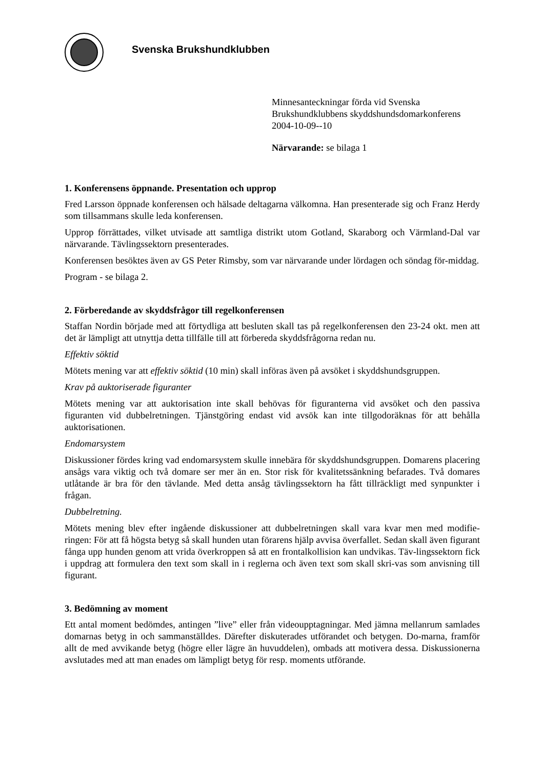Svenska Brukshundklubben
Minnesanteckningar förda vid Svenska
Brukshundklubbens skyddshundsdomarkonferens
2004-10-09--10
Närvarande: se bilaga 1
1. Konferensens öppnande. Presentation och upprop
Fred Larsson öppnade konferensen och hälsade deltagarna välkomna. Han presenterade sig och Franz Herdy som tillsammans skulle leda konferensen.
Upprop förrättades, vilket utvisade att samtliga distrikt utom Gotland, Skaraborg och Värmland-Dal var närvarande. Tävlingssektorn presenterades.
Konferensen besöktes även av GS Peter Rimsby, som var närvarande under lördagen och söndag för-middag.
Program - se bilaga 2.
2. Förberedande av skyddsfrågor till regelkonferensen
Staffan Nordin började med att förtydliga att besluten skall tas på regelkonferensen den 23-24 okt. men att det är lämpligt att utnyttja detta tillfälle till att förbereda skyddsfrågorna redan nu.
Effektiv söktid
Mötets mening var att effektiv söktid (10 min) skall införas även på avsöket i skyddshundsgruppen.
Krav på auktoriserade figuranter
Mötets mening var att auktorisation inte skall behövas för figuranterna vid avsöket och den passiva figuranten vid dubbelretningen. Tjänstgöring endast vid avsök kan inte tillgodoräknas för att behålla auktorisationen.
Endomarsystem
Diskussioner fördes kring vad endomarsystem skulle innebära för skyddshundsgruppen. Domarens placering ansågs vara viktig och två domare ser mer än en. Stor risk för kvalitetssänkning befarades. Två domares utlåtande är bra för den tävlande. Med detta ansåg tävlingssektorn ha fått tillräckligt med synpunkter i frågan.
Dubbelretning.
Mötets mening blev efter ingående diskussioner att dubbelretningen skall vara kvar men med modifie-ringen: För att få högsta betyg så skall hunden utan förarens hjälp avvisa överfallet. Sedan skall även figurant fånga upp hunden genom att vrida överkroppen så att en frontalkollision kan undvikas. Täv-lingssektorn fick i uppdrag att formulera den text som skall in i reglerna och även text som skall skri-vas som anvisning till figurant.
3. Bedömning av moment
Ett antal moment bedömdes, antingen ”live” eller från videoupptagningar. Med jämna mellanrum samlades domarnas betyg in och sammanställdes. Därefter diskuterades utförandet och betygen. Do-marna, framför allt de med avvikande betyg (högre eller lägre än huvuddelen), ombads att motivera dessa. Diskussionerna avslutades med att man enades om lämpligt betyg för resp. moments utförande.